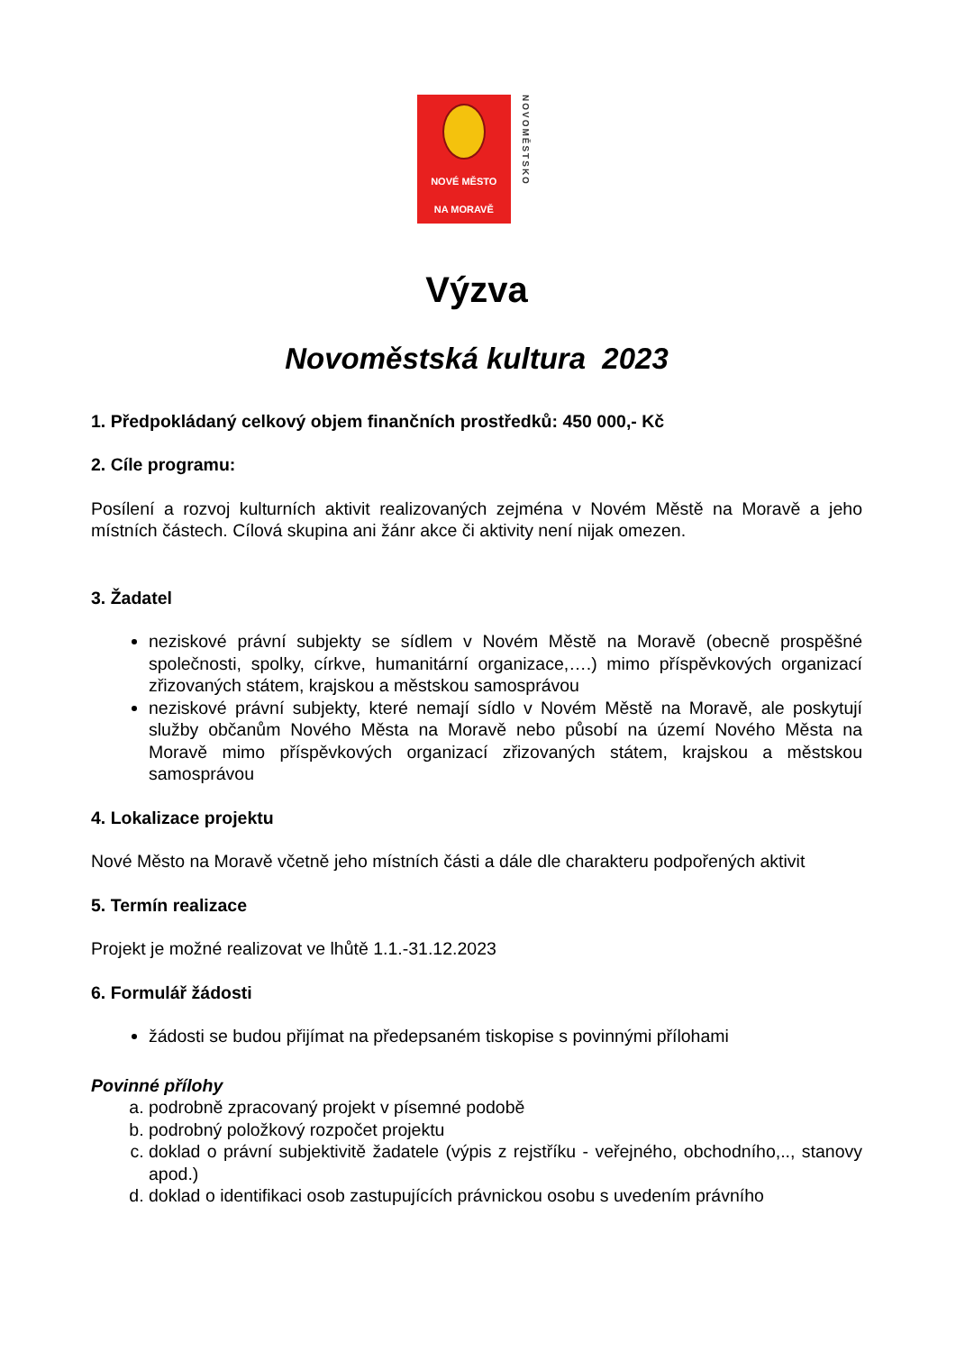NOVÉ MĚSTO
NA MORAVĚ
NOVOMĚSTSKO
Výzva
Novoměstská kultura 2023
1. Předpokládaný celkový objem finančních prostředků: 450 000,- Kč
2. Cíle programu:
Posílení a rozvoj kulturních aktivit realizovaných zejména v Novém Městě na Moravě a jeho místních částech. Cílová skupina ani žánr akce či aktivity není nijak omezen.
3. Žadatel
neziskové právní subjekty se sídlem v Novém Městě na Moravě (obecně prospěšné společnosti, spolky, církve, humanitární organizace,….) mimo příspěvkových organizací zřizovaných státem, krajskou a městskou samosprávou
neziskové právní subjekty, které nemají sídlo v Novém Městě na Moravě, ale poskytují služby občanům Nového Města na Moravě nebo působí na území Nového Města na Moravě mimo příspěvkových organizací zřizovaných státem, krajskou a městskou samosprávou
4. Lokalizace projektu
Nové Město na Moravě včetně jeho místních části a dále dle charakteru podpořených aktivit
5. Termín realizace
Projekt je možné realizovat ve lhůtě 1.1.-31.12.2023
6. Formulář žádosti
žádosti se budou přijímat na předepsaném tiskopise s povinnými přílohami
Povinné přílohy
a. podrobně zpracovaný projekt v písemné podobě
b. podrobný položkový rozpočet projektu
c. doklad o právní subjektivitě žadatele (výpis z rejstříku - veřejného, obchodního,.., stanovy apod.)
d. doklad o identifikaci osob zastupujících právnickou osobu s uvedením právního